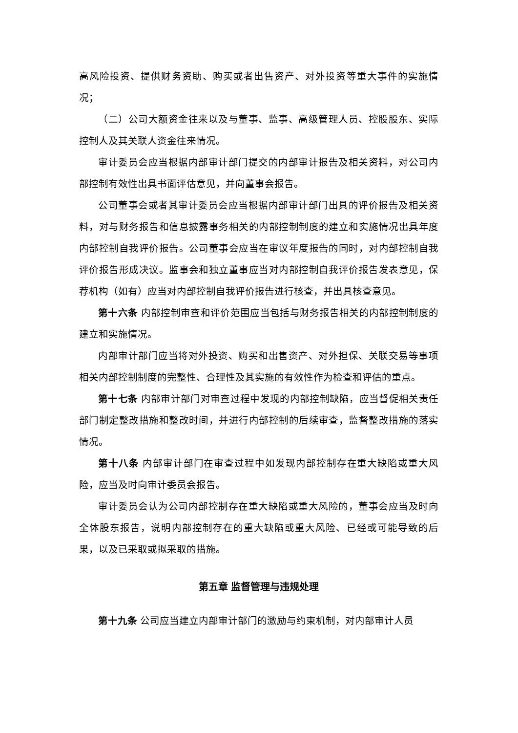高风险投资、提供财务资助、购买或者出售资产、对外投资等重大事件的实施情况；
（二）公司大额资金往来以及与董事、监事、高级管理人员、控股股东、实际控制人及其关联人资金往来情况。
审计委员会应当根据内部审计部门提交的内部审计报告及相关资料，对公司内部控制有效性出具书面评估意见，并向董事会报告。
公司董事会或者其审计委员会应当根据内部审计部门出具的评价报告及相关资料，对与财务报告和信息披露事务相关的内部控制制度的建立和实施情况出具年度内部控制自我评价报告。公司董事会应当在审议年度报告的同时，对内部控制自我评价报告形成决议。监事会和独立董事应当对内部控制自我评价报告发表意见，保荐机构（如有）应当对内部控制自我评价报告进行核查，并出具核查意见。
第十六条 内部控制审查和评价范围应当包括与财务报告相关的内部控制制度的建立和实施情况。
内部审计部门应当将对外投资、购买和出售资产、对外担保、关联交易等事项相关内部控制制度的完整性、合理性及其实施的有效性作为检查和评估的重点。
第十七条 内部审计部门对审查过程中发现的内部控制缺陷，应当督促相关责任部门制定整改措施和整改时间，并进行内部控制的后续审查，监督整改措施的落实情况。
第十八条 内部审计部门在审查过程中如发现内部控制存在重大缺陷或重大风险，应当及时向审计委员会报告。
审计委员会认为公司内部控制存在重大缺陷或重大风险的，董事会应当及时向全体股东报告，说明内部控制存在的重大缺陷或重大风险、已经或可能导致的后果，以及已采取或拟采取的措施。
第五章 监督管理与违规处理
第十九条 公司应当建立内部审计部门的激励与约束机制，对内部审计人员